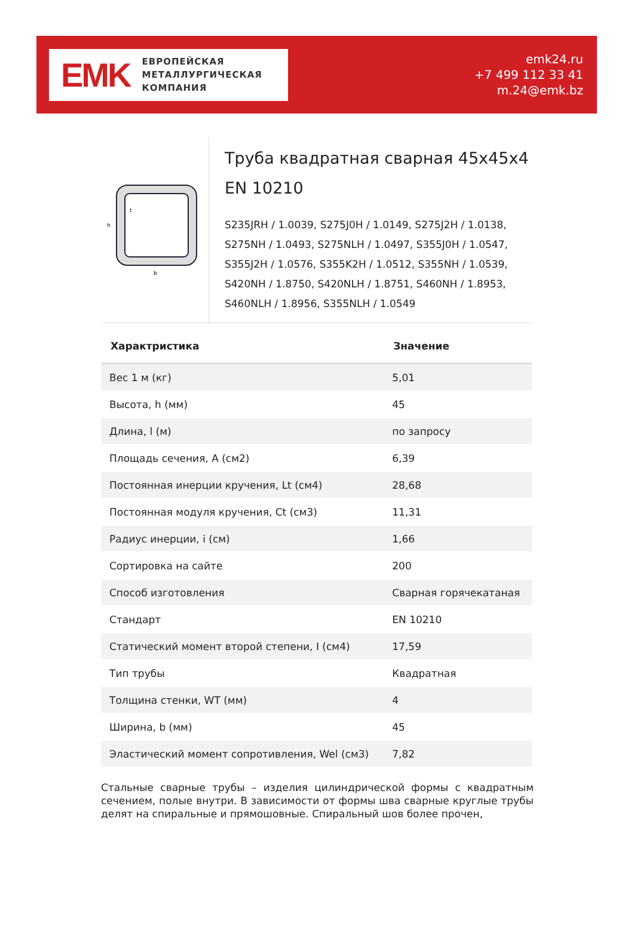EMK
ЕВРОПЕЙСКАЯ
МЕТАЛЛУРГИЧЕСКАЯ
КОМПАНИЯ
emk24.ru
+7 499 112 33 41
m.24@emk.bz
h
b
t
Труба квадратная сварная 45x45x4 EN 10210
S235JRH / 1.0039, S275J0H / 1.0149, S275J2H / 1.0138, S275NH / 1.0493, S275NLH / 1.0497, S355J0H / 1.0547, S355J2H / 1.0576, S355K2H / 1.0512, S355NH / 1.0539, S420NH / 1.8750, S420NLH / 1.8751, S460NH / 1.8953, S460NLH / 1.8956, S355NLH / 1.0549
| Характристика | Значение |
| --- | --- |
| Вес 1 м (кг) | 5,01 |
| Высота, h (мм) | 45 |
| Длина, l (м) | по запросу |
| Площадь сечения, A (см2) | 6,39 |
| Постоянная инерции кручения, Lt (см4) | 28,68 |
| Постоянная модуля кручения, Ct (см3) | 11,31 |
| Радиус инерции, i (см) | 1,66 |
| Сортировка на сайте | 200 |
| Способ изготовления | Сварная горячекатаная |
| Стандарт | EN 10210 |
| Статический момент второй степени, I (см4) | 17,59 |
| Тип трубы | Квадратная |
| Толщина стенки, WT (мм) | 4 |
| Ширина, b (мм) | 45 |
| Эластический момент сопротивления, Wel (см3) | 7,82 |
Стальные сварные трубы – изделия цилиндрической формы с квадратным сечением, полые внутри. В зависимости от формы шва сварные круглые трубы делят на спиральные и прямошовные. Спиральный шов более прочен,